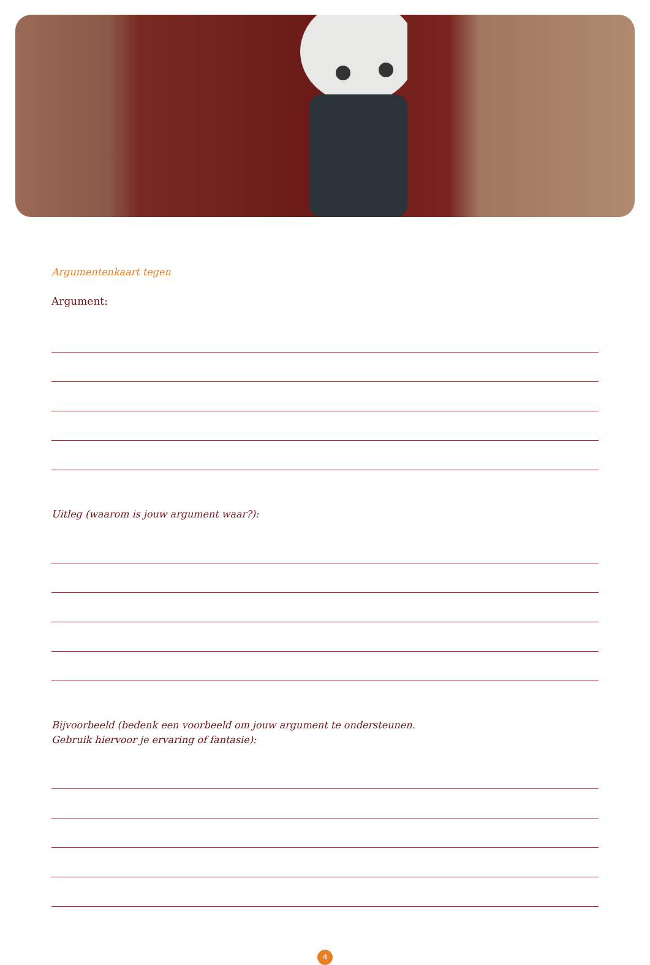Argumentenkaart tegen
Argument:
Uitleg (waarom is jouw argument waar?):
Bijvoorbeeld (bedenk een voorbeeld om jouw argument te ondersteunen.
Gebruik hiervoor je ervaring of fantasie):
4